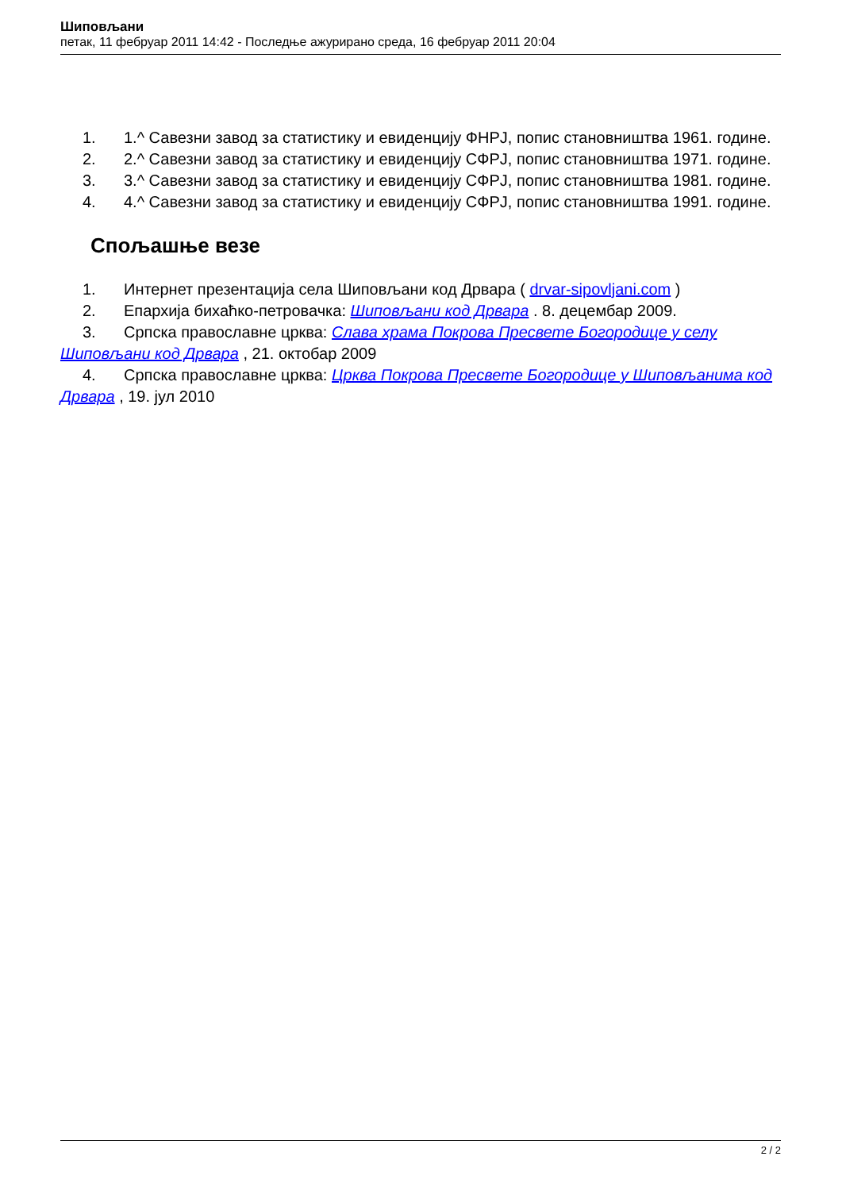Шиповљани
петак, 11 фебруар 2011 14:42 - Последње ажурирано среда, 16 фебруар 2011 20:04
1. 1.^ Савезни завод за статистику и евиденцију ФНРЈ, попис становништва 1961. године.
2. 2.^ Савезни завод за статистику и евиденцију СФРЈ, попис становништва 1971. године.
3. 3.^ Савезни завод за статистику и евиденцију СФРЈ, попис становништва 1981. године.
4. 4.^ Савезни завод за статистику и евиденцију СФРЈ, попис становништва 1991. године.
Спољашње везе
1. Интернет презентација села Шиповљани код Дрвара ( drvar-sipovljani.com )
2. Епархија бихаћко-петровачка: Шиповљани код Дрвара . 8. децембар 2009.
3. Српска православне црква: Слава храма Покрова Пресвете Богородице у селу Шиповљани код Дрвара , 21. октобар 2009
4. Српска православне црква: Црква Покрова Пресвете Богородице у Шиповљанима код Дрвара , 19. јул 2010
2 / 2